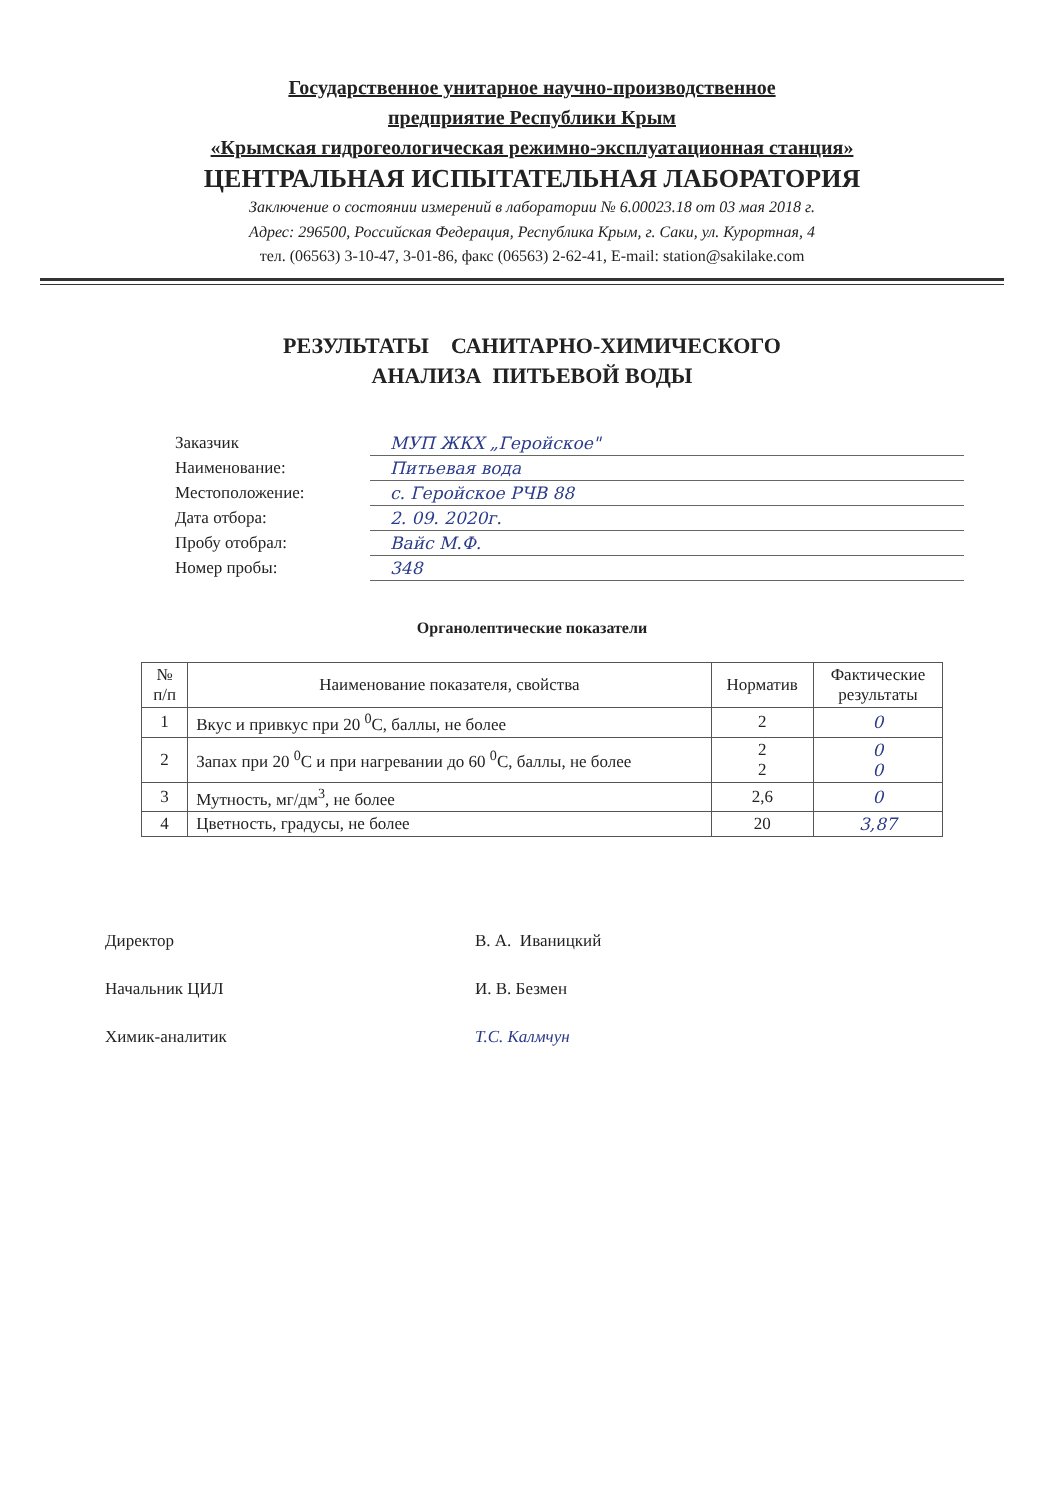Государственное унитарное научно-производственное
предприятие Республики Крым
«Крымская гидрогеологическая режимно-эксплуатационная станция»
ЦЕНТРАЛЬНАЯ ИСПЫТАТЕЛЬНАЯ ЛАБОРАТОРИЯ
Заключение о состоянии измерений в лаборатории № 6.00023.18 от 03 мая 2018 г.
Адрес: 296500, Российская Федерация, Республика Крым, г. Саки, ул. Курортная, 4
тел. (06563) 3-10-47, 3-01-86, факс (06563) 2-62-41, E-mail: station@sakilake.com
РЕЗУЛЬТАТЫ САНИТАРНО-ХИМИЧЕСКОГО
АНАЛИЗА ПИТЬЕВОЙ ВОДЫ
Заказчик МУП ЖКХ „Геройское"
Наименование: Питьевая вода
Местоположение: с. Геройское РЧВ 88
Дата отбора: 2. 09. 2020г.
Пробу отобрал: Вайс М.Ф.
Номер пробы: 348
Органолептические показатели
| № п/п | Наименование показателя, свойства | Норматив | Фактические результаты |
| --- | --- | --- | --- |
| 1 | Вкус и привкус при 20 <sup>0</sup>С, баллы, не более | 2 | 0 |
| 2 | Запах при 20 <sup>0</sup>С и при нагревании до 60 <sup>0</sup>С, баллы, не более | 2 2 | 0 0 |
| 3 | Мутность, мг/дм<sup>3</sup>, не более | 2,6 | 0 |
| 4 | Цветность, градусы, не более | 20 | 3,87 |
Директор В. А. Иваницкий
Начальник ЦИЛ И. В. Безмен
Химик-аналитик Т.С. Калмчун